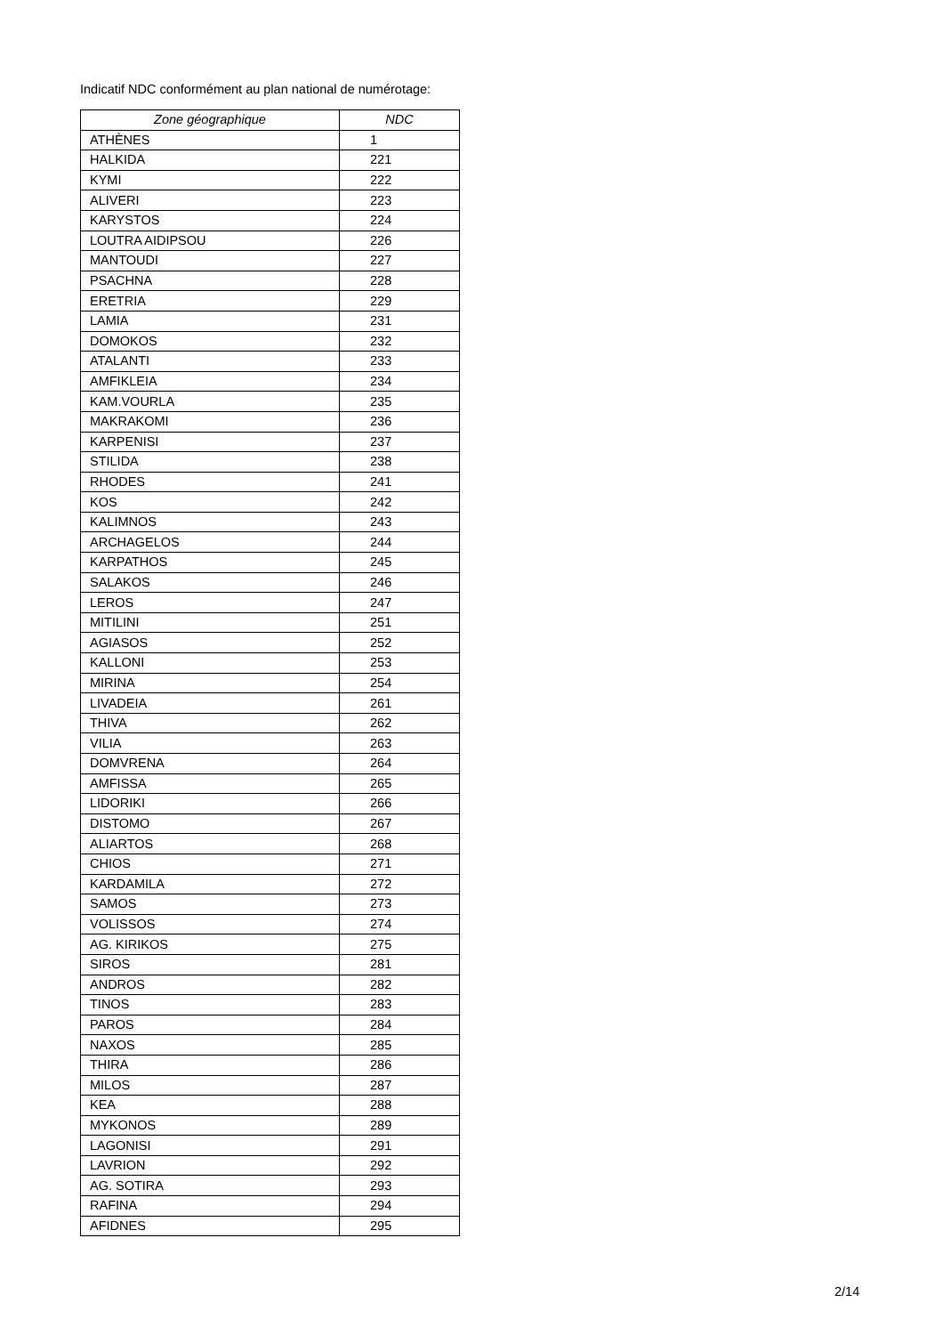Indicatif NDC conformément au plan national de numérotage:
| Zone géographique | NDC |
| --- | --- |
| ATHÈNES | 1 |
| HALKIDA | 221 |
| KYMI | 222 |
| ALIVERI | 223 |
| KARYSTOS | 224 |
| LOUTRA AIDIPSOU | 226 |
| MANTOUDI | 227 |
| PSACHNA | 228 |
| ERETRIA | 229 |
| LAMIA | 231 |
| DOMOKOS | 232 |
| ATALANTI | 233 |
| AMFIKLEIA | 234 |
| KAM.VOURLA | 235 |
| MAKRAKOMI | 236 |
| KARPENISI | 237 |
| STILIDA | 238 |
| RHODES | 241 |
| KOS | 242 |
| KALIMNOS | 243 |
| ARCHAGELOS | 244 |
| KARPATHOS | 245 |
| SALAKOS | 246 |
| LEROS | 247 |
| MITILINI | 251 |
| AGIASOS | 252 |
| KALLONI | 253 |
| MIRINA | 254 |
| LIVADEIA | 261 |
| THIVA | 262 |
| VILIA | 263 |
| DOMVRENA | 264 |
| AMFISSA | 265 |
| LIDORIKI | 266 |
| DISTOMO | 267 |
| ALIARTOS | 268 |
| CHIOS | 271 |
| KARDAMILA | 272 |
| SAMOS | 273 |
| VOLISSOS | 274 |
| AG. KIRIKOS | 275 |
| SIROS | 281 |
| ANDROS | 282 |
| TINOS | 283 |
| PAROS | 284 |
| NAXOS | 285 |
| THIRA | 286 |
| MILOS | 287 |
| KEA | 288 |
| MYKONOS | 289 |
| LAGONISI | 291 |
| LAVRION | 292 |
| AG. SOTIRA | 293 |
| RAFINA | 294 |
| AFIDNES | 295 |
2/14